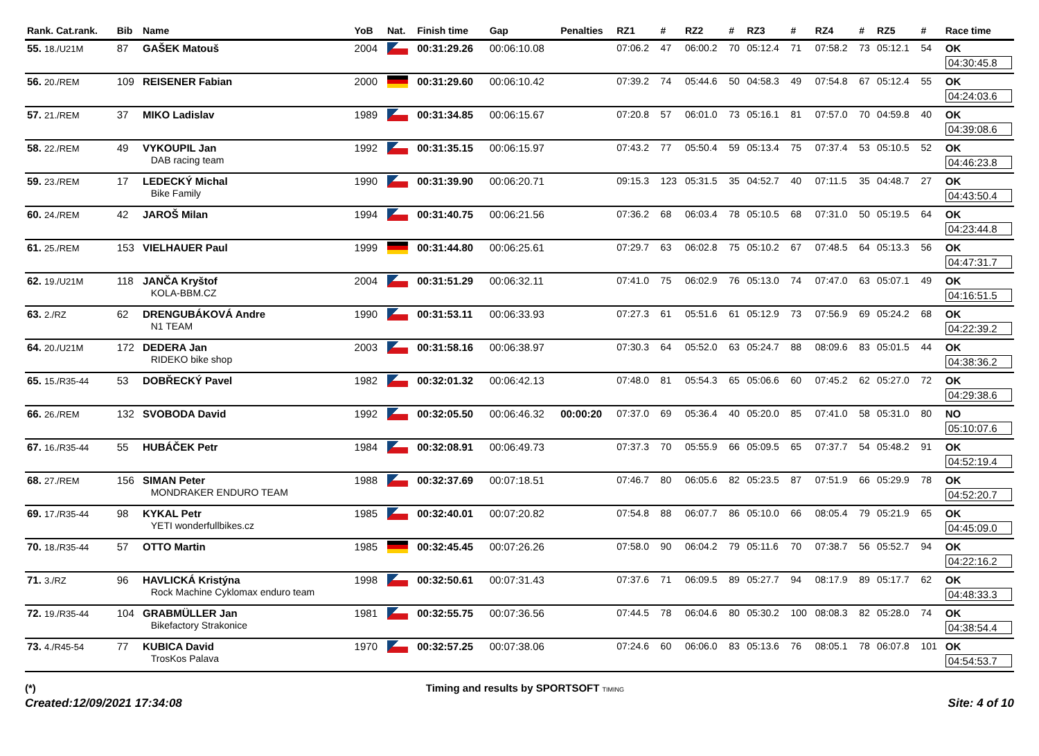| Rank. Cat.rank. | Bib | Name | YoB | Nat. | Finish time | Gap | Penalties | RZ1 | # | RZ2 | # | RZ3 | # | RZ4 | # | RZ5 | # | Race time |
| --- | --- | --- | --- | --- | --- | --- | --- | --- | --- | --- | --- | --- | --- | --- | --- | --- | --- | --- |
| 55. 18./U21M | 87 | GAŠEK Matouš | 2004 | | 00:31:29.26 | 00:06:10.08 | | 07:06.2 | 47 | 06:00.2 | 70 | 05:12.4 | 71 | 07:58.2 | 73 | 05:12.1 | 54 | OK 04:30:45.8 |
| 56. 20./REM | 109 | REISENER Fabian | 2000 | | 00:31:29.60 | 00:06:10.42 | | 07:39.2 | 74 | 05:44.6 | 50 | 04:58.3 | 49 | 07:54.8 | 67 | 05:12.4 | 55 | OK 04:24:03.6 |
| 57. 21./REM | 37 | MIKO Ladislav | 1989 | | 00:31:34.85 | 00:06:15.67 | | 07:20.8 | 57 | 06:01.0 | 73 | 05:16.1 | 81 | 07:57.0 | 70 | 04:59.8 | 40 | OK 04:39:08.6 |
| 58. 22./REM | 49 | VYKOUPIL Jan DAB racing team | 1992 | | 00:31:35.15 | 00:06:15.97 | | 07:43.2 | 77 | 05:50.4 | 59 | 05:13.4 | 75 | 07:37.4 | 53 | 05:10.5 | 52 | OK 04:46:23.8 |
| 59. 23./REM | 17 | LEDECKÝ Michal Bike Family | 1990 | | 00:31:39.90 | 00:06:20.71 | | 09:15.3 | 123 | 05:31.5 | 35 | 04:52.7 | 40 | 07:11.5 | 35 | 04:48.7 | 27 | OK 04:43:50.4 |
| 60. 24./REM | 42 | JAROŠ Milan | 1994 | | 00:31:40.75 | 00:06:21.56 | | 07:36.2 | 68 | 06:03.4 | 78 | 05:10.5 | 68 | 07:31.0 | 50 | 05:19.5 | 64 | OK 04:23:44.8 |
| 61. 25./REM | 153 | VIELHAUER Paul | 1999 | | 00:31:44.80 | 00:06:25.61 | | 07:29.7 | 63 | 06:02.8 | 75 | 05:10.2 | 67 | 07:48.5 | 64 | 05:13.3 | 56 | OK 04:47:31.7 |
| 62. 19./U21M | 118 | JANČA Kryštof KOLA-BBM.CZ | 2004 | | 00:31:51.29 | 00:06:32.11 | | 07:41.0 | 75 | 06:02.9 | 76 | 05:13.0 | 74 | 07:47.0 | 63 | 05:07.1 | 49 | OK 04:16:51.5 |
| 63. 2./RZ | 62 | DRENGUBÁKOVÁ Andre N1 TEAM | 1990 | | 00:31:53.11 | 00:06:33.93 | | 07:27.3 | 61 | 05:51.6 | 61 | 05:12.9 | 73 | 07:56.9 | 69 | 05:24.2 | 68 | OK 04:22:39.2 |
| 64. 20./U21M | 172 | DEDERA Jan RIDEKO bike shop | 2003 | | 00:31:58.16 | 00:06:38.97 | | 07:30.3 | 64 | 05:52.0 | 63 | 05:24.7 | 88 | 08:09.6 | 83 | 05:01.5 | 44 | OK 04:38:36.2 |
| 65. 15./R35-44 | 53 | DOBŘECKÝ Pavel | 1982 | | 00:32:01.32 | 00:06:42.13 | | 07:48.0 | 81 | 05:54.3 | 65 | 05:06.6 | 60 | 07:45.2 | 62 | 05:27.0 | 72 | OK 04:29:38.6 |
| 66. 26./REM | 132 | SVOBODA David | 1992 | | 00:32:05.50 | 00:06:46.32 | 00:00:20 | 07:37.0 | 69 | 05:36.4 | 40 | 05:20.0 | 85 | 07:41.0 | 58 | 05:31.0 | 80 | NO 05:10:07.6 |
| 67. 16./R35-44 | 55 | HUBÁČEK Petr | 1984 | | 00:32:08.91 | 00:06:49.73 | | 07:37.3 | 70 | 05:55.9 | 66 | 05:09.5 | 65 | 07:37.7 | 54 | 05:48.2 | 91 | OK 04:52:19.4 |
| 68. 27./REM | 156 | SIMAN Peter MONDRAKER ENDURO TEAM | 1988 | | 00:32:37.69 | 00:07:18.51 | | 07:46.7 | 80 | 06:05.6 | 82 | 05:23.5 | 87 | 07:51.9 | 66 | 05:29.9 | 78 | OK 04:52:20.7 |
| 69. 17./R35-44 | 98 | KYKAL Petr YETI wonderfullbikes.cz | 1985 | | 00:32:40.01 | 00:07:20.82 | | 07:54.8 | 88 | 06:07.7 | 86 | 05:10.0 | 66 | 08:05.4 | 79 | 05:21.9 | 65 | OK 04:45:09.0 |
| 70. 18./R35-44 | 57 | OTTO Martin | 1985 | | 00:32:45.45 | 00:07:26.26 | | 07:58.0 | 90 | 06:04.2 | 79 | 05:11.6 | 70 | 07:38.7 | 56 | 05:52.7 | 94 | OK 04:22:16.2 |
| 71. 3./RZ | 96 | HAVLICKÁ Kristýna Rock Machine Cyklomax enduro team | 1998 | | 00:32:50.61 | 00:07:31.43 | | 07:37.6 | 71 | 06:09.5 | 89 | 05:27.7 | 94 | 08:17.9 | 89 | 05:17.7 | 62 | OK 04:48:33.3 |
| 72. 19./R35-44 | 104 | GRABMÜLLER Jan Bikefactory Strakonice | 1981 | | 00:32:55.75 | 00:07:36.56 | | 07:44.5 | 78 | 06:04.6 | 80 | 05:30.2 | 100 | 08:08.3 | 82 | 05:28.0 | 74 | OK 04:38:54.4 |
| 73. 4./R45-54 | 77 | KUBICA David TrosKos Palava | 1970 | | 00:32:57.25 | 00:07:38.06 | | 07:24.6 | 60 | 06:06.0 | 83 | 05:13.6 | 76 | 08:05.1 | 78 | 06:07.8 | 101 | OK 04:54:53.7 |
(*) Timing and results by SPORTSOFT TIMING
Created:12/09/2021 17:34:08 Site: 4 of 10